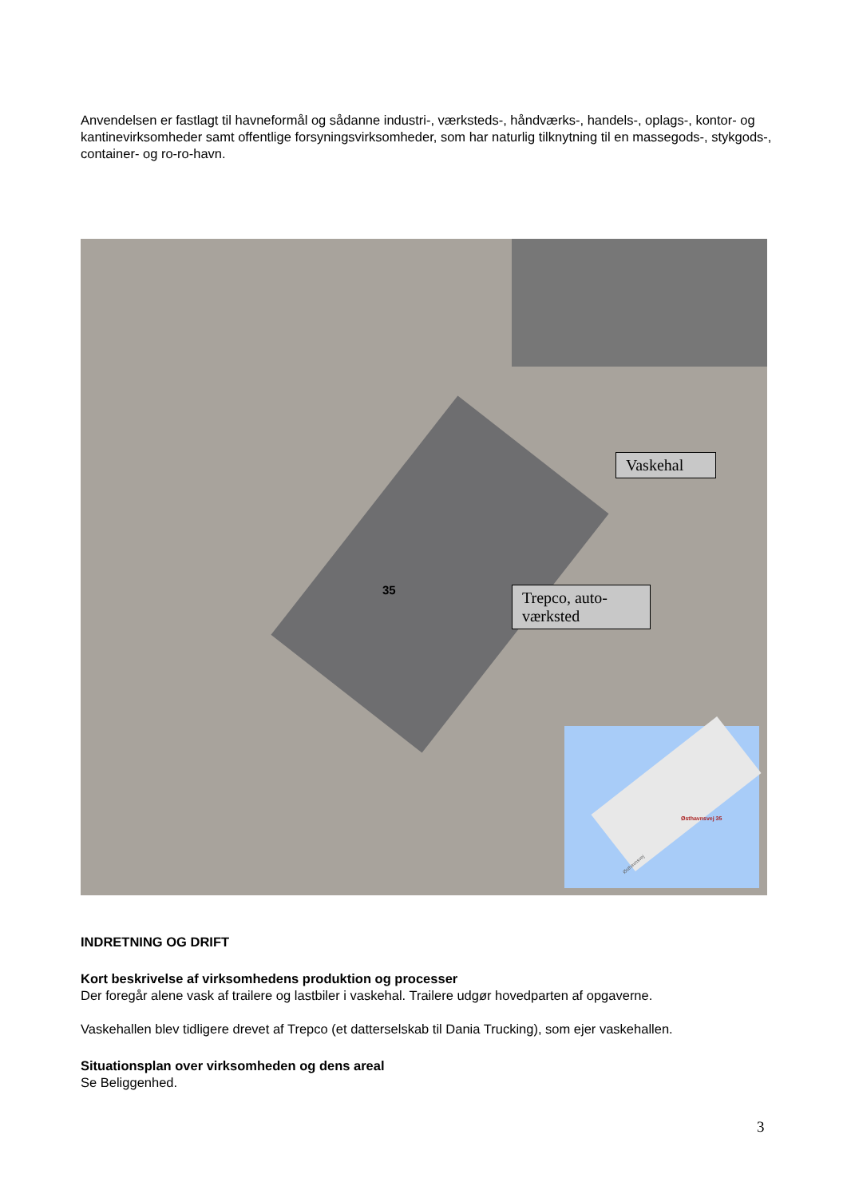Anvendelsen er fastlagt til havneformål og sådanne industri-, værksteds-, håndværks-, handels-, oplags-, kontor- og kantinevirksomheder samt offentlige forsyningsvirksomheder, som har naturlig tilknytning til en massegods-, stykgods-, container- og ro-ro-havn.
35
Vaskehal
Trepco, auto-
værksted
Østhavnsvej 35
Østhavnsvej
INDRETNING OG DRIFT
Kort beskrivelse af virksomhedens produktion og processer
Der foregår alene vask af trailere og lastbiler i vaskehal. Trailere udgør hovedparten af opgaverne.
Vaskehallen blev tidligere drevet af Trepco (et datterselskab til Dania Trucking), som ejer vaskehallen.
Situationsplan over virksomheden og dens areal
Se Beliggenhed.
3